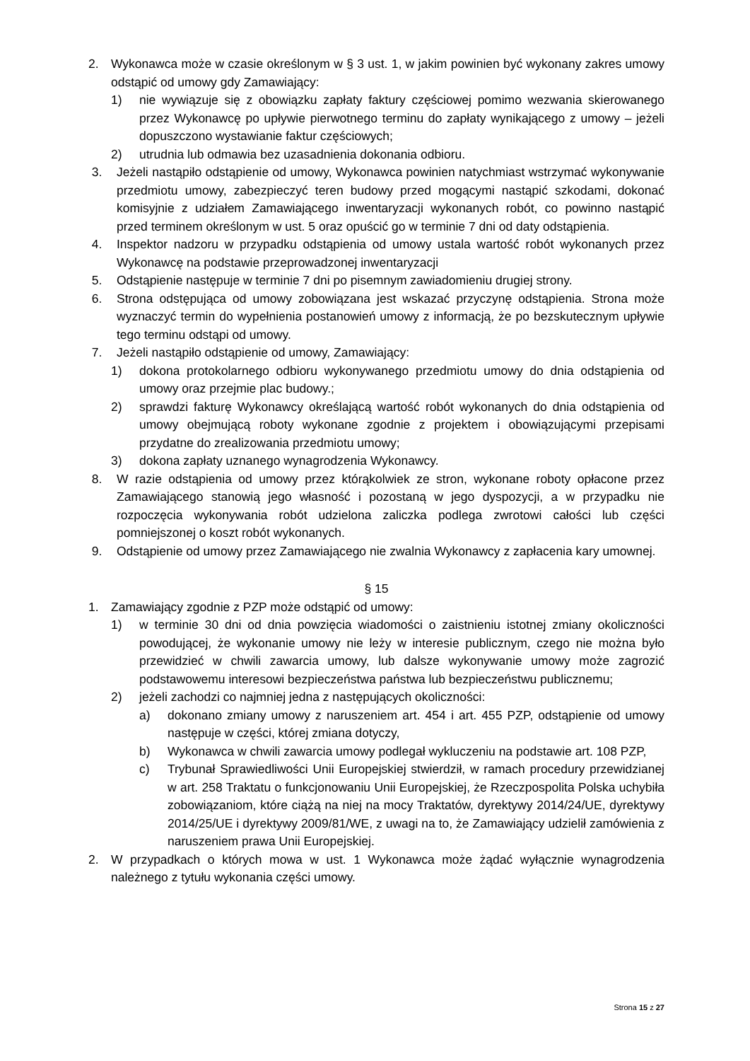2. Wykonawca może w czasie określonym w § 3 ust. 1, w jakim powinien być wykonany zakres umowy odstąpić od umowy gdy Zamawiający:
1) nie wywiązuje się z obowiązku zapłaty faktury częściowej pomimo wezwania skierowanego przez Wykonawcę po upływie pierwotnego terminu do zapłaty wynikającego z umowy – jeżeli dopuszczono wystawianie faktur częściowych;
2) utrudnia lub odmawia bez uzasadnienia dokonania odbioru.
3. Jeżeli nastąpiło odstąpienie od umowy, Wykonawca powinien natychmiast wstrzymać wykonywanie przedmiotu umowy, zabezpieczyć teren budowy przed mogącymi nastąpić szkodami, dokonać komisyjnie z udziałem Zamawiającego inwentaryzacji wykonanych robót, co powinno nastąpić przed terminem określonym w ust. 5 oraz opuścić go w terminie 7 dni od daty odstąpienia.
4. Inspektor nadzoru w przypadku odstąpienia od umowy ustala wartość robót wykonanych przez Wykonawcę na podstawie przeprowadzonej inwentaryzacji
5. Odstąpienie następuje w terminie 7 dni po pisemnym zawiadomieniu drugiej strony.
6. Strona odstępująca od umowy zobowiązana jest wskazać przyczynę odstąpienia. Strona może wyznaczyć termin do wypełnienia postanowień umowy z informacją, że po bezskutecznym upływie tego terminu odstąpi od umowy.
7. Jeżeli nastąpiło odstąpienie od umowy, Zamawiający:
1) dokona protokolarnego odbioru wykonywanego przedmiotu umowy do dnia odstąpienia od umowy oraz przejmie plac budowy.;
2) sprawdzi fakturę Wykonawcy określającą wartość robót wykonanych do dnia odstąpienia od umowy obejmującą roboty wykonane zgodnie z projektem i obowiązującymi przepisami przydatne do zrealizowania przedmiotu umowy;
3) dokona zapłaty uznanego wynagrodzenia Wykonawcy.
8. W razie odstąpienia od umowy przez którąkolwiek ze stron, wykonane roboty opłacone przez Zamawiającego stanowią jego własność i pozostaną w jego dyspozycji, a w przypadku nie rozpoczęcia wykonywania robót udzielona zaliczka podlega zwrotowi całości lub części pomniejszonej o koszt robót wykonanych.
9. Odstąpienie od umowy przez Zamawiającego nie zwalnia Wykonawcy z zapłacenia kary umownej.
§ 15
1. Zamawiający zgodnie z PZP może odstąpić od umowy:
1) w terminie 30 dni od dnia powzięcia wiadomości o zaistnieniu istotnej zmiany okoliczności powodującej, że wykonanie umowy nie leży w interesie publicznym, czego nie można było przewidzieć w chwili zawarcia umowy, lub dalsze wykonywanie umowy może zagrozić podstawowemu interesowi bezpieczeństwa państwa lub bezpieczeństwu publicznemu;
2) jeżeli zachodzi co najmniej jedna z następujących okoliczności:
a) dokonano zmiany umowy z naruszeniem art. 454 i art. 455 PZP, odstąpienie od umowy następuje w części, której zmiana dotyczy,
b) Wykonawca w chwili zawarcia umowy podlegał wykluczeniu na podstawie art. 108 PZP,
c) Trybunał Sprawiedliwości Unii Europejskiej stwierdził, w ramach procedury przewidzianej w art. 258 Traktatu o funkcjonowaniu Unii Europejskiej, że Rzeczpospolita Polska uchybiła zobowiązaniom, które ciążą na niej na mocy Traktatów, dyrektywy 2014/24/UE, dyrektywy 2014/25/UE i dyrektywy 2009/81/WE, z uwagi na to, że Zamawiający udzielił zamówienia z naruszeniem prawa Unii Europejskiej.
2. W przypadkach o których mowa w ust. 1 Wykonawca może żądać wyłącznie wynagrodzenia należnego z tytułu wykonania części umowy.
Strona 15 z 27